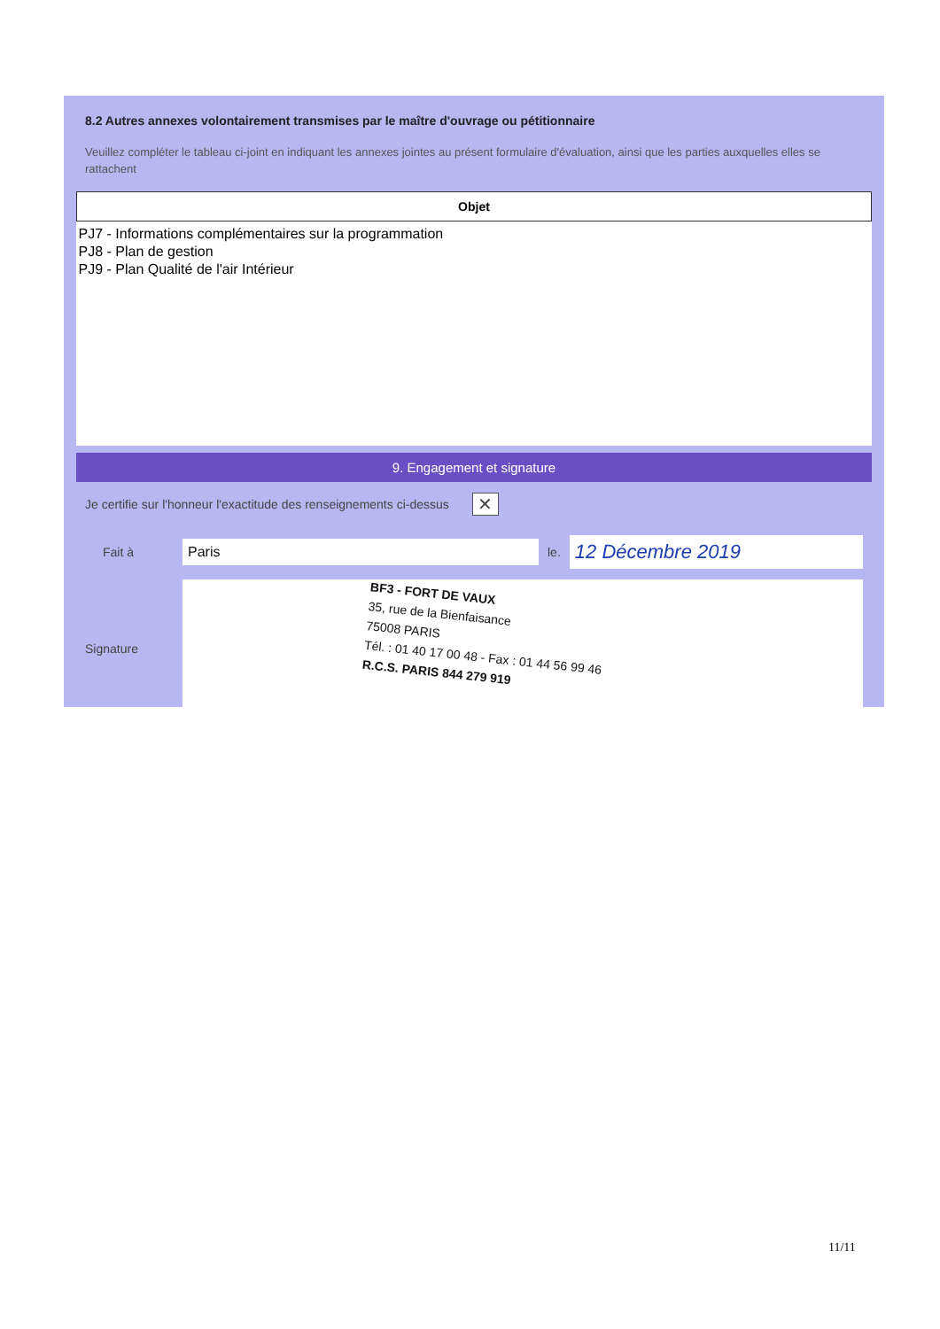8.2 Autres annexes volontairement transmises par le maître d'ouvrage ou pétitionnaire
Veuillez compléter le tableau ci-joint en indiquant les annexes jointes au présent formulaire d'évaluation, ainsi que les parties auxquelles elles se rattachent
| Objet |
| --- |
| PJ7 - Informations complémentaires sur la programmation PJ8 - Plan de gestion PJ9 - Plan Qualité de l'air Intérieur |
9. Engagement et signature
Je certifie sur l'honneur l'exactitude des renseignements ci-dessus ✕
Fait à Paris le. 12 Décembre 2019
Signature
BF3 - FORT DE VAUX
35, rue de la Bienfaisance
75008 PARIS
Tél. : 01 40 17 00 48 - Fax : 01 44 56 99 46
R.C.S. PARIS 844 279 919
11/11